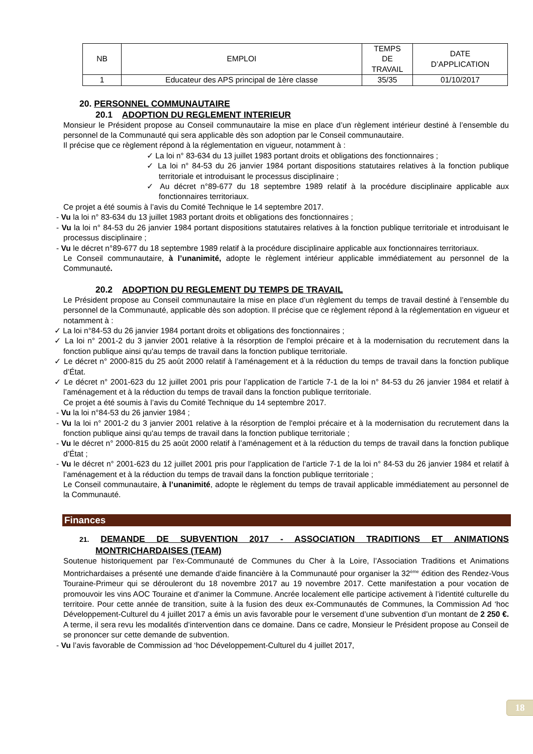| NB | EMPLOI | TEMPS DE TRAVAIL | DATE D’APPLICATION |
| 1 | Educateur des APS principal de 1ère classe | 35/35 | 01/10/2017 |
20. PERSONNEL COMMUNAUTAIRE
20.1 ADOPTION DU REGLEMENT INTERIEUR
Monsieur le Président propose au Conseil communautaire la mise en place d’un règlement intérieur destiné à l’ensemble du personnel de la Communauté qui sera applicable dès son adoption par le Conseil communautaire.
Il précise que ce règlement répond à la réglementation en vigueur, notamment à :
✓ La loi n° 83-634 du 13 juillet 1983 portant droits et obligations des fonctionnaires ;
✓ La loi n° 84-53 du 26 janvier 1984 portant dispositions statutaires relatives à la fonction publique territoriale et introduisant le processus disciplinaire ;
✓ Au décret n°89-677 du 18 septembre 1989 relatif à la procédure disciplinaire applicable aux fonctionnaires territoriaux.
Ce projet a été soumis à l’avis du Comité Technique le 14 septembre 2017.
- Vu la loi n° 83-634 du 13 juillet 1983 portant droits et obligations des fonctionnaires ;
- Vu la loi n° 84-53 du 26 janvier 1984 portant dispositions statutaires relatives à la fonction publique territoriale et introduisant le processus disciplinaire ;
- Vu le décret n°89-677 du 18 septembre 1989 relatif à la procédure disciplinaire applicable aux fonctionnaires territoriaux.
Le Conseil communautaire, à l’unanimité, adopte le règlement intérieur applicable immédiatement au personnel de la Communauté.
20.2 ADOPTION DU REGLEMENT DU TEMPS DE TRAVAIL
Le Président propose au Conseil communautaire la mise en place d’un règlement du temps de travail destiné à l’ensemble du personnel de la Communauté, applicable dès son adoption. Il précise que ce règlement répond à la réglementation en vigueur et notamment à :
✓ La loi n°84-53 du 26 janvier 1984 portant droits et obligations des fonctionnaires ;
✓ La loi n° 2001-2 du 3 janvier 2001 relative à la résorption de l'emploi précaire et à la modernisation du recrutement dans la fonction publique ainsi qu'au temps de travail dans la fonction publique territoriale.
✓ Le décret n° 2000-815 du 25 août 2000 relatif à l’aménagement et à la réduction du temps de travail dans la fonction publique d’État.
✓ Le décret n° 2001-623 du 12 juillet 2001 pris pour l’application de l’article 7-1 de la loi n° 84-53 du 26 janvier 1984 et relatif à l’aménagement et à la réduction du temps de travail dans la fonction publique territoriale.
Ce projet a été soumis à l’avis du Comité Technique du 14 septembre 2017.
- Vu la loi n°84-53 du 26 janvier 1984 ;
- Vu la loi n° 2001-2 du 3 janvier 2001 relative à la résorption de l'emploi précaire et à la modernisation du recrutement dans la fonction publique ainsi qu'au temps de travail dans la fonction publique territoriale ;
- Vu le décret n° 2000-815 du 25 août 2000 relatif à l’aménagement et à la réduction du temps de travail dans la fonction publique d’État ;
- Vu le décret n° 2001-623 du 12 juillet 2001 pris pour l’application de l’article 7-1 de la loi n° 84-53 du 26 janvier 1984 et relatif à l’aménagement et à la réduction du temps de travail dans la fonction publique territoriale ;
Le Conseil communautaire, à l’unanimité, adopte le règlement du temps de travail applicable immédiatement au personnel de la Communauté.
Finances
21. DEMANDE DE SUBVENTION 2017 - ASSOCIATION TRADITIONS ET ANIMATIONS MONTRICHARDAISES (TEAM)
Soutenue historiquement par l’ex-Communauté de Communes du Cher à la Loire, l’Association Traditions et Animations Montrichardaises a présenté une demande d’aide financière à la Communauté pour organiser la 32<sup>ème</sup> édition des Rendez-Vous Touraine-Primeur qui se dérouleront du 18 novembre 2017 au 19 novembre 2017. Cette manifestation a pour vocation de promouvoir les vins AOC Touraine et d’animer la Commune. Ancrée localement elle participe activement à l’identité culturelle du territoire. Pour cette année de transition, suite à la fusion des deux ex-Communautés de Communes, la Commission Ad ‘hoc Développement-Culturel du 4 juillet 2017 a émis un avis favorable pour le versement d’une subvention d’un montant de 2 250 €. A terme, il sera revu les modalités d’intervention dans ce domaine. Dans ce cadre, Monsieur le Président propose au Conseil de se prononcer sur cette demande de subvention.
- Vu l’avis favorable de Commission ad ‘hoc Développement-Culturel du 4 juillet 2017,
18